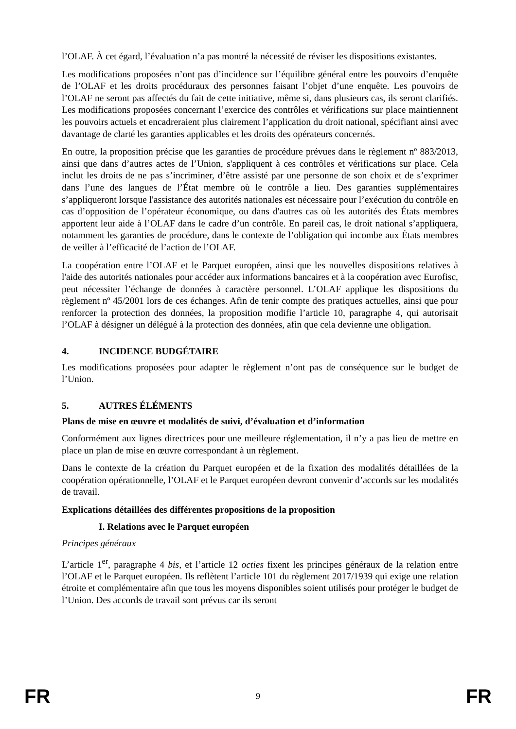l’OLAF. À cet égard, l’évaluation n’a pas montré la nécessité de réviser les dispositions existantes.
Les modifications proposées n’ont pas d’incidence sur l’équilibre général entre les pouvoirs d’enquête de l’OLAF et les droits procéduraux des personnes faisant l’objet d’une enquête. Les pouvoirs de l’OLAF ne seront pas affectés du fait de cette initiative, même si, dans plusieurs cas, ils seront clarifiés. Les modifications proposées concernant l’exercice des contrôles et vérifications sur place maintiennent les pouvoirs actuels et encadreraient plus clairement l’application du droit national, spécifiant ainsi avec davantage de clarté les garanties applicables et les droits des opérateurs concernés.
En outre, la proposition précise que les garanties de procédure prévues dans le règlement nº 883/2013, ainsi que dans d’autres actes de l’Union, s'appliquent à ces contrôles et vérifications sur place. Cela inclut les droits de ne pas s’incriminer, d’être assisté par une personne de son choix et de s’exprimer dans l’une des langues de l’État membre où le contrôle a lieu. Des garanties supplémentaires s’appliqueront lorsque l'assistance des autorités nationales est nécessaire pour l’exécution du contrôle en cas d’opposition de l’opérateur économique, ou dans d'autres cas où les autorités des États membres apportent leur aide à l’OLAF dans le cadre d’un contrôle. En pareil cas, le droit national s’appliquera, notamment les garanties de procédure, dans le contexte de l’obligation qui incombe aux États membres de veiller à l’efficacité de l’action de l’OLAF.
La coopération entre l’OLAF et le Parquet européen, ainsi que les nouvelles dispositions relatives à l'aide des autorités nationales pour accéder aux informations bancaires et à la coopération avec Eurofisc, peut nécessiter l’échange de données à caractère personnel. L’OLAF applique les dispositions du règlement nº 45/2001 lors de ces échanges. Afin de tenir compte des pratiques actuelles, ainsi que pour renforcer la protection des données, la proposition modifie l’article 10, paragraphe 4, qui autorisait l’OLAF à désigner un délégué à la protection des données, afin que cela devienne une obligation.
4. INCIDENCE BUDGÉTAIRE
Les modifications proposées pour adapter le règlement n’ont pas de conséquence sur le budget de l’Union.
5. AUTRES ÉLÉMENTS
Plans de mise en œuvre et modalités de suivi, d’évaluation et d’information
Conformément aux lignes directrices pour une meilleure réglementation, il n’y a pas lieu de mettre en place un plan de mise en œuvre correspondant à un règlement.
Dans le contexte de la création du Parquet européen et de la fixation des modalités détaillées de la coopération opérationnelle, l’OLAF et le Parquet européen devront convenir d’accords sur les modalités de travail.
Explications détaillées des différentes propositions de la proposition
I. Relations avec le Parquet européen
Principes généraux
L’article 1<sup>er</sup>, paragraphe 4 bis, et l’article 12 octies fixent les principes généraux de la relation entre l’OLAF et le Parquet européen. Ils reflètent l’article 101 du règlement 2017/1939 qui exige une relation étroite et complémentaire afin que tous les moyens disponibles soient utilisés pour protéger le budget de l’Union. Des accords de travail sont prévus car ils seront
FR 9 FR